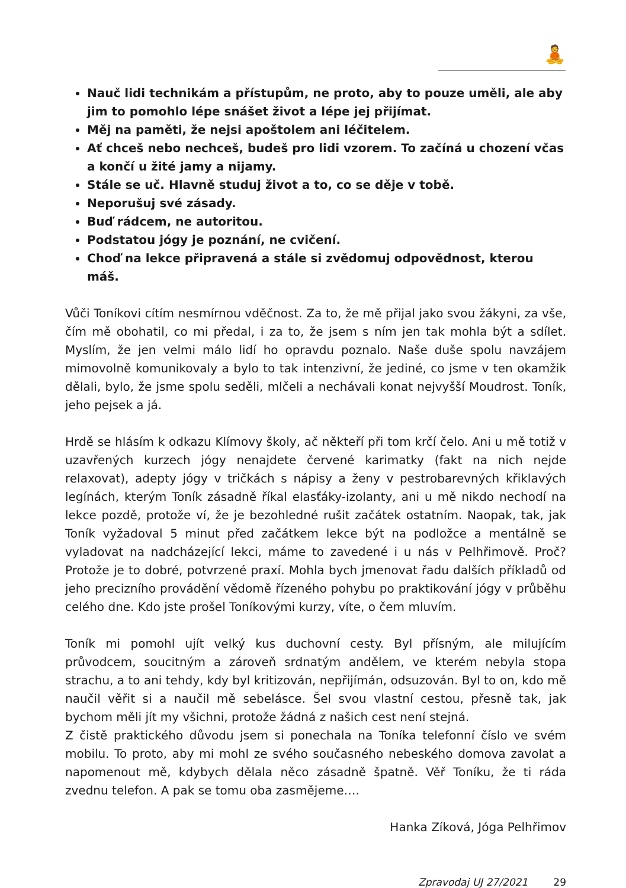🧘
Nauč lidi technikám a přístupům, ne proto, aby to pouze uměli, ale aby jim to pomohlo lépe snášet život a lépe jej přijímat.
Měj na paměti, že nejsi apoštolem ani léčitelem.
Ať chceš nebo nechceš, budeš pro lidi vzorem. To začíná u chození včas a končí u žité jamy a nijamy.
Stále se uč. Hlavně studuj život a to, co se děje v tobě.
Neporušuj své zásady.
Buď rádcem, ne autoritou.
Podstatou jógy je poznání, ne cvičení.
Choď na lekce připravená a stále si zvědomuj odpovědnost, kterou máš.
Vůči Toníkovi cítím nesmírnou vděčnost. Za to, že mě přijal jako svou žákyni, za vše, čím mě obohatil, co mi předal, i za to, že jsem s ním jen tak mohla být a sdílet. Myslím, že jen velmi málo lidí ho opravdu poznalo. Naše duše spolu navzájem mimovolně komunikovaly a bylo to tak intenzivní, že jediné, co jsme v ten okamžik dělali, bylo, že jsme spolu seděli, mlčeli a nechávali konat nejvyšší Moudrost. Toník, jeho pejsek a já.
Hrdě se hlásím k odkazu Klímovy školy, ač někteří při tom krčí čelo. Ani u mě totiž v uzavřených kurzech jógy nenajdete červené karimatky (fakt na nich nejde relaxovat), adepty jógy v tričkách s nápisy a ženy v pestrobarevných křiklavých legínách, kterým Toník zásadně říkal elasťáky-izolanty, ani u mě nikdo nechodí na lekce pozdě, protože ví, že je bezohledné rušit začátek ostatním. Naopak, tak, jak Toník vyžadoval 5 minut před začátkem lekce být na podložce a mentálně se vyladovat na nadcházející lekci, máme to zavedené i u nás v Pelhřimově. Proč? Protože je to dobré, potvrzené praxí. Mohla bych jmenovat řadu dalších příkladů od jeho precizního provádění vědomě řízeného pohybu po praktikování jógy v průběhu celého dne. Kdo jste prošel Toníkovými kurzy, víte, o čem mluvím.
Toník mi pomohl ujít velký kus duchovní cesty. Byl přísným, ale milujícím průvodcem, soucitným a zároveň srdnatým andělem, ve kterém nebyla stopa strachu, a to ani tehdy, kdy byl kritizován, nepřijímán, odsuzován. Byl to on, kdo mě naučil věřit si a naučil mě sebelásce. Šel svou vlastní cestou, přesně tak, jak bychom měli jít my všichni, protože žádná z našich cest není stejná.
Z čistě praktického důvodu jsem si ponechala na Toníka telefonní číslo ve svém mobilu. To proto, aby mi mohl ze svého současného nebeského domova zavolat a napomenout mě, kdybych dělala něco zásadně špatně. Věř Toníku, že ti ráda zvednu telefon. A pak se tomu oba zasmějeme….
Hanka Zíková, Jóga Pelhřimov
Zpravodaj UJ 27/2021 29